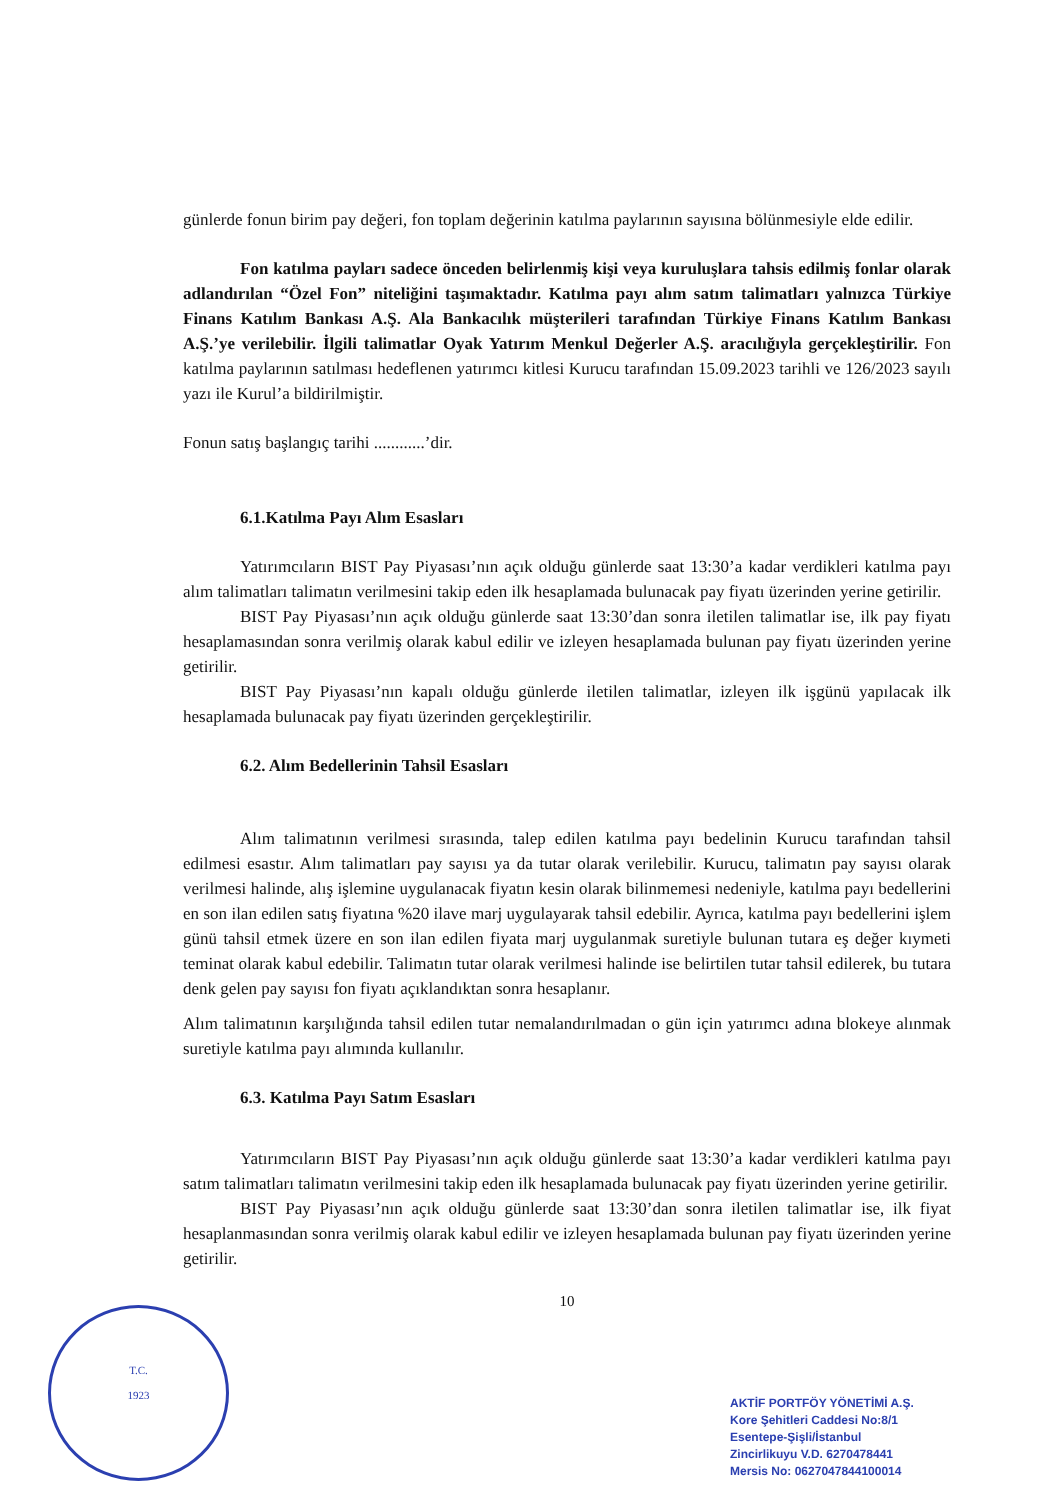günlerde fonun birim pay değeri, fon toplam değerinin katılma paylarının sayısına bölünmesiyle elde edilir.
Fon katılma payları sadece önceden belirlenmiş kişi veya kuruluşlara tahsis edilmiş fonlar olarak adlandırılan “Özel Fon” niteliğini taşımaktadır. Katılma payı alım satım talimatları yalnızca Türkiye Finans Katılım Bankası A.Ş. Ala Bankacılık müşterileri tarafından Türkiye Finans Katılım Bankası A.Ş.’ye verilebilir. İlgili talimatlar Oyak Yatırım Menkul Değerler A.Ş. aracılığıyla gerçekleştirilir. Fon katılma paylarının satılması hedeflenen yatırımcı kitlesi Kurucu tarafından 15.09.2023 tarihli ve 126/2023 sayılı yazı ile Kurul’a bildirilmiştir.
Fonun satış başlangıç tarihi ............’dir.
6.1.Katılma Payı Alım Esasları
Yatırımcıların BIST Pay Piyasası’nın açık olduğu günlerde saat 13:30’a kadar verdikleri katılma payı alım talimatları talimatın verilmesini takip eden ilk hesaplamada bulunacak pay fiyatı üzerinden yerine getirilir.
BIST Pay Piyasası’nın açık olduğu günlerde saat 13:30’dan sonra iletilen talimatlar ise, ilk pay fiyatı hesaplamasından sonra verilmiş olarak kabul edilir ve izleyen hesaplamada bulunan pay fiyatı üzerinden yerine getirilir.
BIST Pay Piyasası’nın kapalı olduğu günlerde iletilen talimatlar, izleyen ilk işgünü yapılacak ilk hesaplamada bulunacak pay fiyatı üzerinden gerçekleştirilir.
6.2. Alım Bedellerinin Tahsil Esasları
Alım talimatının verilmesi sırasında, talep edilen katılma payı bedelinin Kurucu tarafından tahsil edilmesi esastır. Alım talimatları pay sayısı ya da tutar olarak verilebilir. Kurucu, talimatın pay sayısı olarak verilmesi halinde, alış işlemine uygulanacak fiyatın kesin olarak bilinmemesi nedeniyle, katılma payı bedellerini en son ilan edilen satış fiyatına %20 ilave marj uygulayarak tahsil edebilir. Ayrıca, katılma payı bedellerini işlem günü tahsil etmek üzere en son ilan edilen fiyata marj uygulanmak suretiyle bulunan tutara eş değer kıymeti teminat olarak kabul edebilir. Talimatın tutar olarak verilmesi halinde ise belirtilen tutar tahsil edilerek, bu tutara denk gelen pay sayısı fon fiyatı açıklandıktan sonra hesaplanır.
Alım talimatının karşılığında tahsil edilen tutar nemalandırılmadan o gün için yatırımcı adına blokeye alınmak suretiyle katılma payı alımında kullanılır.
6.3. Katılma Payı Satım Esasları
Yatırımcıların BIST Pay Piyasası’nın açık olduğu günlerde saat 13:30’a kadar verdikleri katılma payı satım talimatları talimatın verilmesini takip eden ilk hesaplamada bulunacak pay fiyatı üzerinden yerine getirilir.
BIST Pay Piyasası’nın açık olduğu günlerde saat 13:30’dan sonra iletilen talimatlar ise, ilk fiyat hesaplanmasından sonra verilmiş olarak kabul edilir ve izleyen hesaplamada bulunan pay fiyatı üzerinden yerine getirilir.
10
T.C.
1923
AKTİF PORTFÖY YÖNETİMİ A.Ş.
Kore Şehitleri Caddesi No:8/1
Esentepe-Şişli/İstanbul
Zincirlikuyu V.D. 6270478441
Mersis No: 0627047844100014